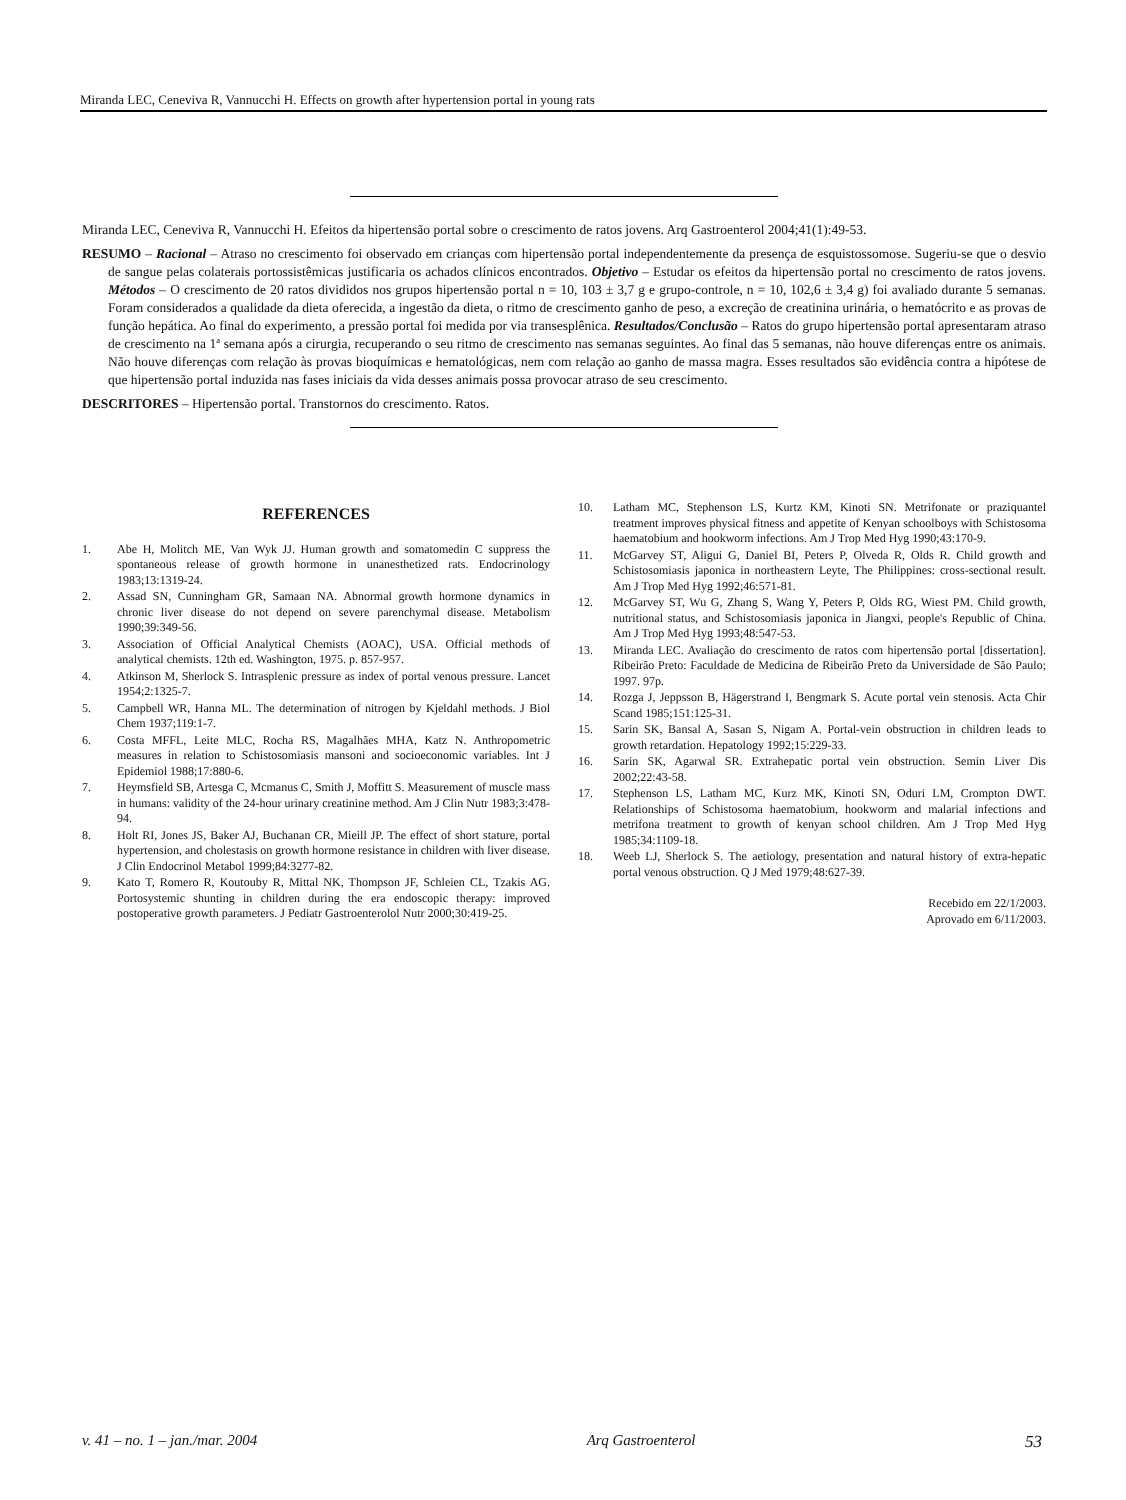Miranda LEC, Ceneviva R, Vannucchi H. Effects on growth after hypertension portal in young rats
Miranda LEC, Ceneviva R, Vannucchi H. Efeitos da hipertensão portal sobre o crescimento de ratos jovens. Arq Gastroenterol 2004;41(1):49-53.
RESUMO – Racional – Atraso no crescimento foi observado em crianças com hipertensão portal independentemente da presença de esquistossomose. Sugeriu-se que o desvio de sangue pelas colaterais portossistêmicas justificaria os achados clínicos encontrados. Objetivo – Estudar os efeitos da hipertensão portal no crescimento de ratos jovens. Métodos – O crescimento de 20 ratos divididos nos grupos hipertensão portal n = 10, 103 ± 3,7 g e grupo-controle, n = 10, 102,6 ± 3,4 g) foi avaliado durante 5 semanas. Foram considerados a qualidade da dieta oferecida, a ingestão da dieta, o ritmo de crescimento ganho de peso, a excreção de creatinina urinária, o hematócrito e as provas de função hepática. Ao final do experimento, a pressão portal foi medida por via transesplênica. Resultados/Conclusão – Ratos do grupo hipertensão portal apresentaram atraso de crescimento na 1ª semana após a cirurgia, recuperando o seu ritmo de crescimento nas semanas seguintes. Ao final das 5 semanas, não houve diferenças entre os animais. Não houve diferenças com relação às provas bioquímicas e hematológicas, nem com relação ao ganho de massa magra. Esses resultados são evidência contra a hipótese de que hipertensão portal induzida nas fases iniciais da vida desses animais possa provocar atraso de seu crescimento.
DESCRITORES – Hipertensão portal. Transtornos do crescimento. Ratos.
REFERENCES
1. Abe H, Molitch ME, Van Wyk JJ. Human growth and somatomedin C suppress the spontaneous release of growth hormone in unanesthetized rats. Endocrinology 1983;13:1319-24.
2. Assad SN, Cunningham GR, Samaan NA. Abnormal growth hormone dynamics in chronic liver disease do not depend on severe parenchymal disease. Metabolism 1990;39:349-56.
3. Association of Official Analytical Chemists (AOAC), USA. Official methods of analytical chemists. 12th ed. Washington, 1975. p. 857-957.
4. Atkinson M, Sherlock S. Intrasplenic pressure as index of portal venous pressure. Lancet 1954;2:1325-7.
5. Campbell WR, Hanna ML. The determination of nitrogen by Kjeldahl methods. J Biol Chem 1937;119:1-7.
6. Costa MFFL, Leite MLC, Rocha RS, Magalhães MHA, Katz N. Anthropometric measures in relation to Schistosomiasis mansoni and socioeconomic variables. Int J Epidemiol 1988;17:880-6.
7. Heymsfield SB, Artesga C, Mcmanus C, Smith J, Moffitt S. Measurement of muscle mass in humans: validity of the 24-hour urinary creatinine method. Am J Clin Nutr 1983;3:478-94.
8. Holt RI, Jones JS, Baker AJ, Buchanan CR, Mieill JP. The effect of short stature, portal hypertension, and cholestasis on growth hormone resistance in children with liver disease. J Clin Endocrinol Metabol 1999;84:3277-82.
9. Kato T, Romero R, Koutouby R, Mittal NK, Thompson JF, Schleien CL, Tzakis AG. Portosystemic shunting in children during the era endoscopic therapy: improved postoperative growth parameters. J Pediatr Gastroenterolol Nutr 2000;30:419-25.
10. Latham MC, Stephenson LS, Kurtz KM, Kinoti SN. Metrifonate or praziquantel treatment improves physical fitness and appetite of Kenyan schoolboys with Schistosoma haematobium and hookworm infections. Am J Trop Med Hyg 1990;43:170-9.
11. McGarvey ST, Aligui G, Daniel BI, Peters P, Olveda R, Olds R. Child growth and Schistosomiasis japonica in northeastern Leyte, The Philippines: cross-sectional result. Am J Trop Med Hyg 1992;46:571-81.
12. McGarvey ST, Wu G, Zhang S, Wang Y, Peters P, Olds RG, Wiest PM. Child growth, nutritional status, and Schistosomiasis japonica in Jiangxi, people's Republic of China. Am J Trop Med Hyg 1993;48:547-53.
13. Miranda LEC. Avaliação do crescimento de ratos com hipertensão portal [dissertation]. Ribeirão Preto: Faculdade de Medicina de Ribeirão Preto da Universidade de São Paulo; 1997. 97p.
14. Rozga J, Jeppsson B, Hägerstrand I, Bengmark S. Acute portal vein stenosis. Acta Chir Scand 1985;151:125-31.
15. Sarin SK, Bansal A, Sasan S, Nigam A. Portal-vein obstruction in children leads to growth retardation. Hepatology 1992;15:229-33.
16. Sarin SK, Agarwal SR. Extrahepatic portal vein obstruction. Semin Liver Dis 2002;22:43-58.
17. Stephenson LS, Latham MC, Kurz MK, Kinoti SN, Oduri LM, Crompton DWT. Relationships of Schistosoma haematobium, hookworm and malarial infections and metrifona treatment to growth of kenyan school children. Am J Trop Med Hyg 1985;34:1109-18.
18. Weeb LJ, Sherlock S. The aetiology, presentation and natural history of extra-hepatic portal venous obstruction. Q J Med 1979;48:627-39.
Recebido em 22/1/2003.
Aprovado em 6/11/2003.
v. 41 – no. 1 – jan./mar. 2004 Arq Gastroenterol 53